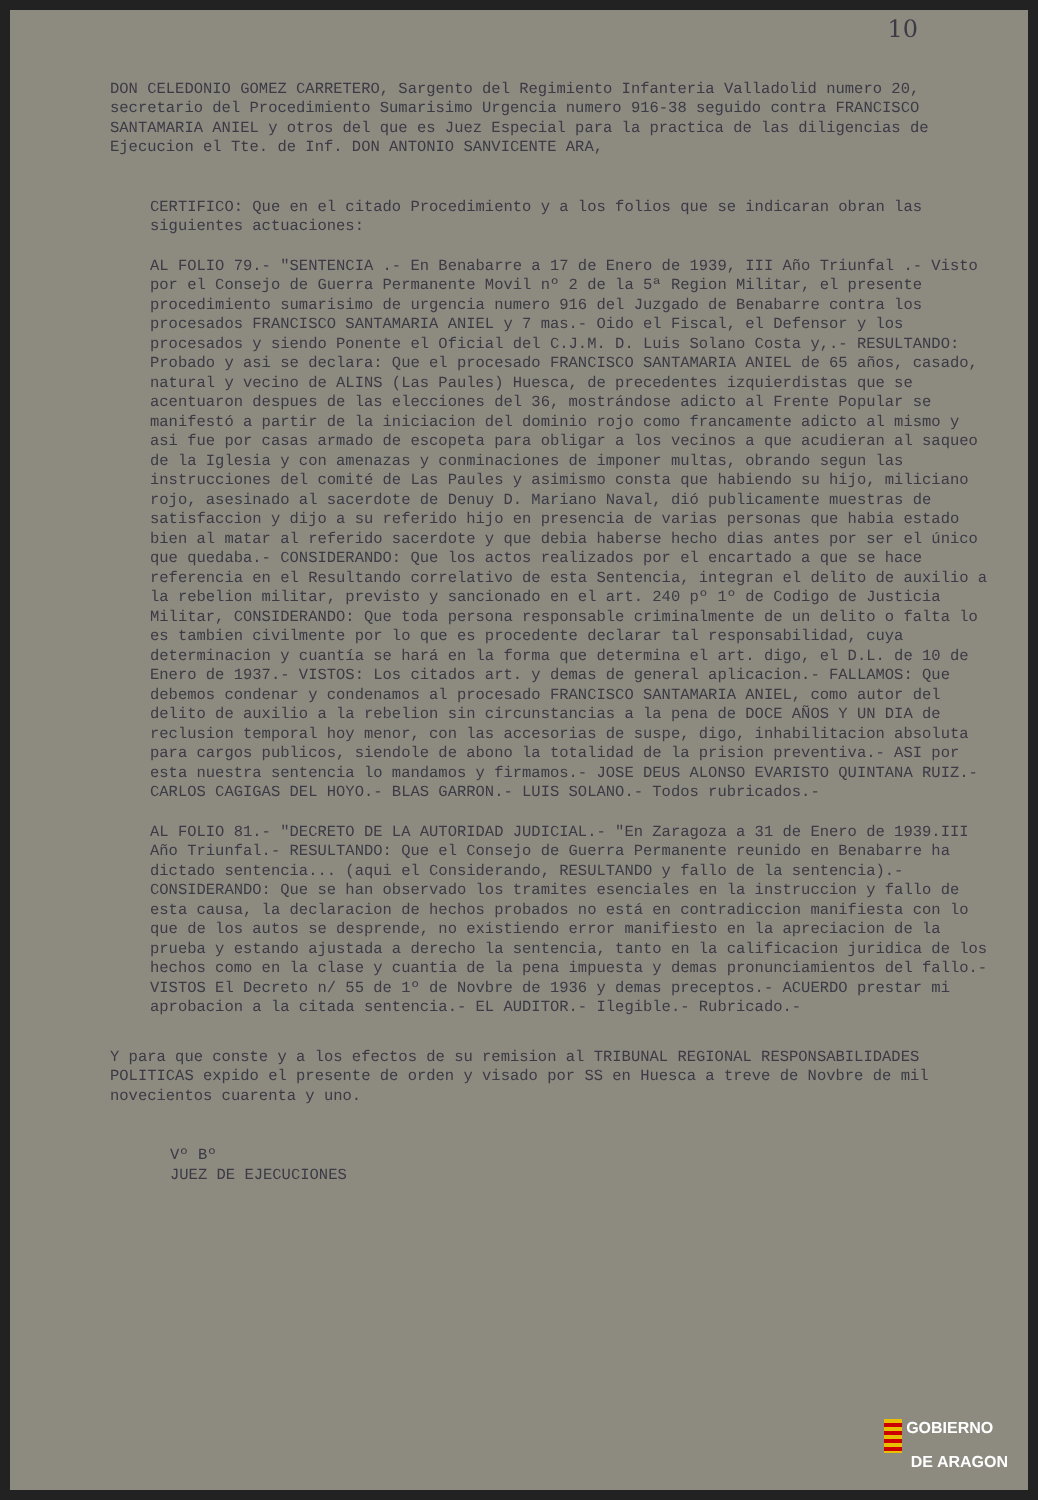10
DON CELEDONIO GOMEZ CARRETERO, Sargento del Regimiento Infanteria Valladolid numero 20, secretario del Procedimiento Sumarisimo Urgencia numero 916-38 seguido contra FRANCISCO SANTAMARIA ANIEL y otros del que es Juez Especial para la practica de las diligencias de Ejecucion el Tte. de Inf. DON ANTONIO SANVICENTE ARA,
CERTIFICO: Que en el citado Procedimiento y a los folios que se indicaran obran las siguientes actuaciones:
AL FOLIO 79.- "SENTENCIA .- En Benabarre a 17 de Enero de 1939, III Año Triunfal .- Visto por el Consejo de Guerra Permanente Movil nº 2 de la 5ª Region Militar, el presente procedimiento sumarisimo de urgencia numero 916 del Juzgado de Benabarre contra los procesados FRANCISCO SANTAMARIA ANIEL y 7 mas.- Oido el Fiscal, el Defensor y los procesados y siendo Ponente el Oficial del C.J.M. D. Luis Solano Costa y,.- RESULTANDO: Probado y asi se declara: Que el procesado FRANCISCO SANTAMARIA ANIEL de 65 años, casado, natural y vecino de ALINS (Las Paules) Huesca, de precedentes izquierdistas que se acentuaron despues de las elecciones del 36, mostrándose adicto al Frente Popular se manifestó a partir de la iniciacion del dominio rojo como francamente adicto al mismo y asi fue por casas armado de escopeta para obligar a los vecinos a que acudieran al saqueo de la Iglesia y con amenazas y conminaciones de imponer multas, obrando segun las instrucciones del comité de Las Paules y asimismo consta que habiendo su hijo, miliciano rojo, asesinado al sacerdote de Denuy D. Mariano Naval, dió publicamente muestras de satisfaccion y dijo a su referido hijo en presencia de varias personas que habia estado bien al matar al referido sacerdote y que debia haberse hecho dias antes por ser el único que quedaba.- CONSIDERANDO: Que los actos realizados por el encartado a que se hace referencia en el Resultando correlativo de esta Sentencia, integran el delito de auxilio a la rebelion militar, previsto y sancionado en el art. 240 pº 1º de Codigo de Justicia Militar, CONSIDERANDO: Que toda persona responsable criminalmente de un delito o falta lo es tambien civilmente por lo que es procedente declarar tal responsabilidad, cuya determinacion y cuantía se hará en la forma que determina el art. digo, el D.L. de 10 de Enero de 1937.- VISTOS: Los citados art. y demas de general aplicacion.- FALLAMOS: Que debemos condenar y condenamos al procesado FRANCISCO SANTAMARIA ANIEL, como autor del delito de auxilio a la rebelion sin circunstancias a la pena de DOCE AÑOS Y UN DIA de reclusion temporal hoy menor, con las accesorias de suspe, digo, inhabilitacion absoluta para cargos publicos, siendole de abono la totalidad de la prision preventiva.- ASI por esta nuestra sentencia lo mandamos y firmamos.- JOSE DEUS ALONSO EVARISTO QUINTANA RUIZ.- CARLOS CAGIGAS DEL HOYO.- BLAS GARRON.- LUIS SOLANO.- Todos rubricados.-
AL FOLIO 81.- "DECRETO DE LA AUTORIDAD JUDICIAL.- "En Zaragoza a 31 de Enero de 1939.III Año Triunfal.- RESULTANDO: Que el Consejo de Guerra Permanente reunido en Benabarre ha dictado sentencia... (aqui el Considerando, RESULTANDO y fallo de la sentencia).- CONSIDERANDO: Que se han observado los tramites esenciales en la instruccion y fallo de esta causa, la declaracion de hechos probados no está en contradiccion manifiesta con lo que de los autos se desprende, no existiendo error manifiesto en la apreciacion de la prueba y estando ajustada a derecho la sentencia, tanto en la calificacion juridica de los hechos como en la clase y cuantia de la pena impuesta y demas pronunciamientos del fallo.- VISTOS El Decreto n/ 55 de 1º de Novbre de 1936 y demas preceptos.- ACUERDO prestar mi aprobacion a la citada sentencia.- EL AUDITOR.- Ilegible.- Rubricado.-
Y para que conste y a los efectos de su remision al TRIBUNAL REGIONAL RESPONSABILIDADES POLITICAS expido el presente de orden y visado por SS en Huesca a treve de Novbre de mil novecientos cuarenta y uno.
Vº Bº
JUEZ DE EJECUCIONES
GOBIERNO
DE ARAGON